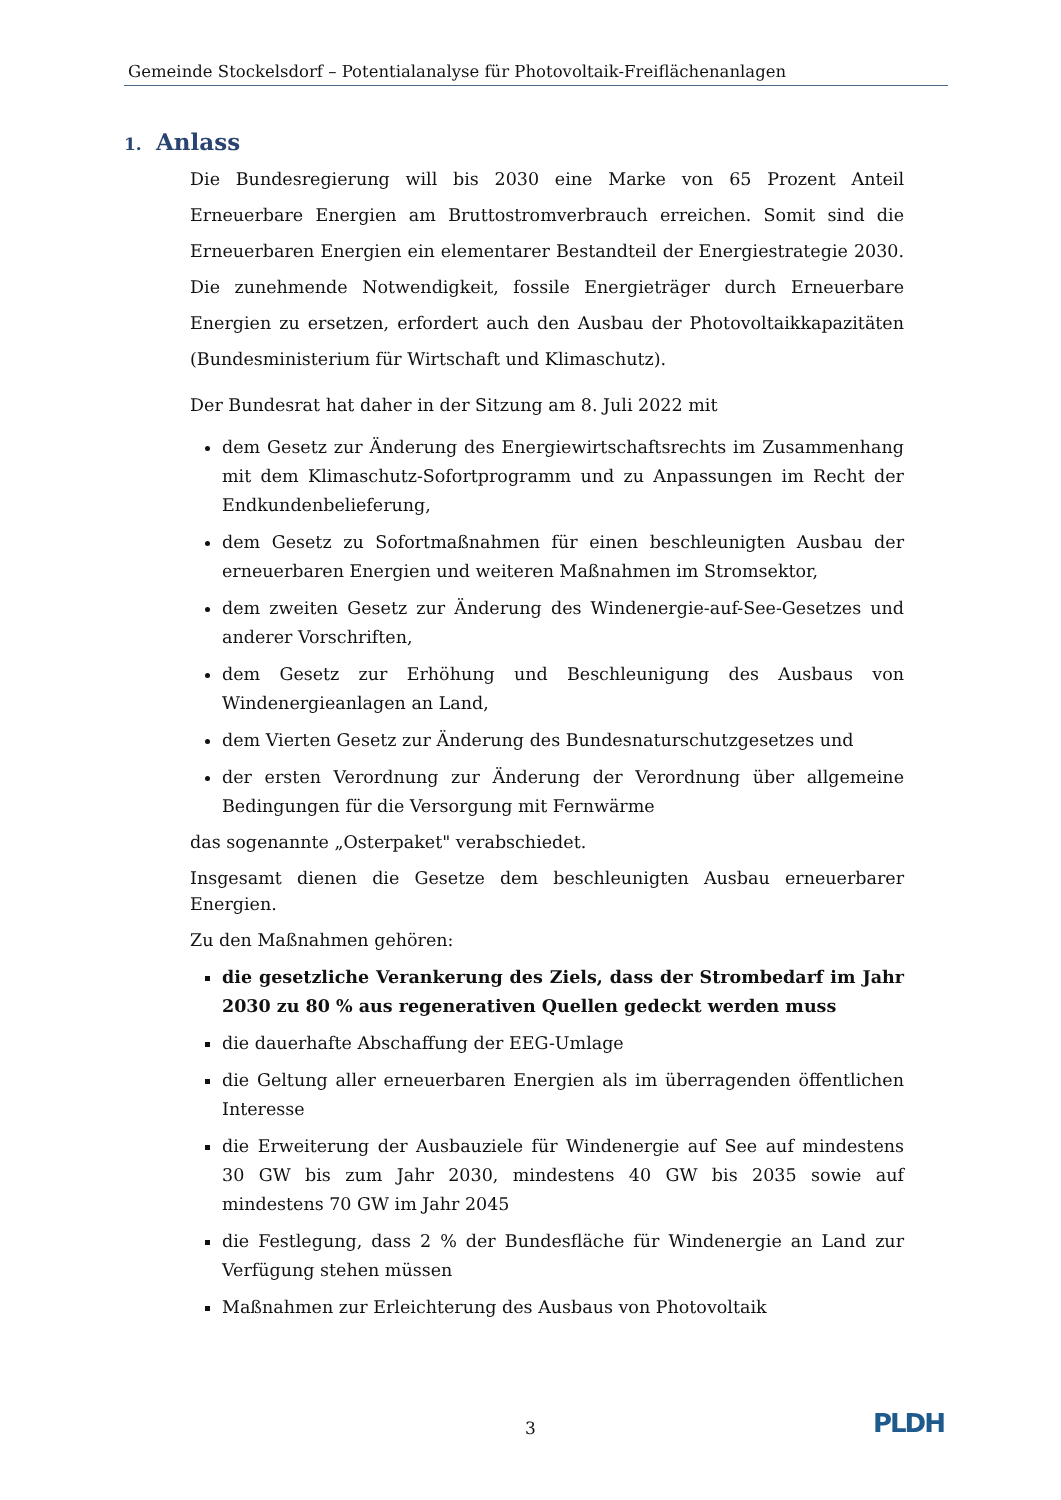Gemeinde Stockelsdorf – Potentialanalyse für Photovoltaik-Freiflächenanlagen
1. Anlass
Die Bundesregierung will bis 2030 eine Marke von 65 Prozent Anteil Erneuerbare Energien am Bruttostromverbrauch erreichen. Somit sind die Erneuerbaren Energien ein elementarer Bestandteil der Energiestrategie 2030. Die zunehmende Notwendigkeit, fossile Energieträger durch Erneuerbare Energien zu ersetzen, erfordert auch den Ausbau der Photovoltaikkapazitäten (Bundesministerium für Wirtschaft und Klimaschutz).
Der Bundesrat hat daher in der Sitzung am 8. Juli 2022 mit
dem Gesetz zur Änderung des Energiewirtschaftsrechts im Zusammenhang mit dem Klimaschutz-Sofortprogramm und zu Anpassungen im Recht der Endkundenbelieferung,
dem Gesetz zu Sofortmaßnahmen für einen beschleunigten Ausbau der erneuerbaren Energien und weiteren Maßnahmen im Stromsektor,
dem zweiten Gesetz zur Änderung des Windenergie-auf-See-Gesetzes und anderer Vorschriften,
dem Gesetz zur Erhöhung und Beschleunigung des Ausbaus von Windenergieanlagen an Land,
dem Vierten Gesetz zur Änderung des Bundesnaturschutzgesetzes und
der ersten Verordnung zur Änderung der Verordnung über allgemeine Bedingungen für die Versorgung mit Fernwärme
das sogenannte „Osterpaket" verabschiedet.
Insgesamt dienen die Gesetze dem beschleunigten Ausbau erneuerbarer Energien.
Zu den Maßnahmen gehören:
die gesetzliche Verankerung des Ziels, dass der Strombedarf im Jahr 2030 zu 80 % aus regenerativen Quellen gedeckt werden muss
die dauerhafte Abschaffung der EEG-Umlage
die Geltung aller erneuerbaren Energien als im überragenden öffentlichen Interesse
die Erweiterung der Ausbauziele für Windenergie auf See auf mindestens 30 GW bis zum Jahr 2030, mindestens 40 GW bis 2035 sowie auf mindestens 70 GW im Jahr 2045
die Festlegung, dass 2 % der Bundesfläche für Windenergie an Land zur Verfügung stehen müssen
Maßnahmen zur Erleichterung des Ausbaus von Photovoltaik
3 PLDH